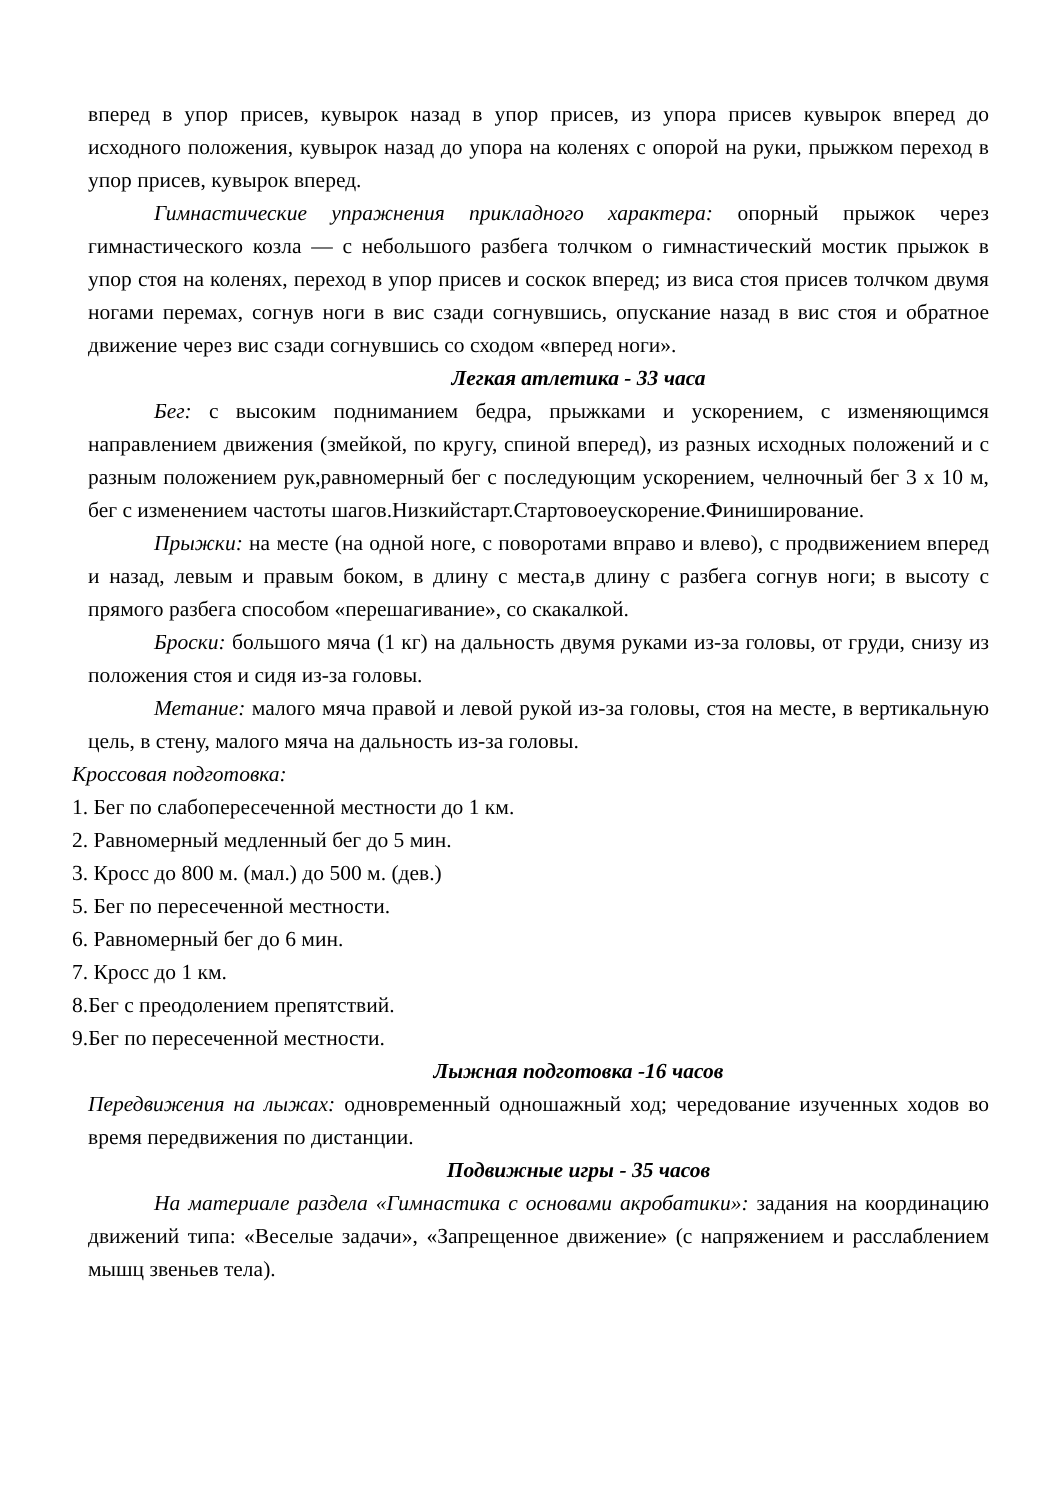вперед в упор присев, кувырок назад в упор присев, из упора присев кувырок вперед до исходного положения, кувырок назад до упора на коленях с опорой на руки, прыжком переход в упор присев, кувырок вперед.
Гимнастические упражнения прикладного характера: опорный прыжок через гимнастического козла — с небольшого разбега толчком о гимнастический мостик прыжок в упор стоя на коленях, переход в упор присев и соскок вперед; из виса стоя присев толчком двумя ногами перемах, согнув ноги в вис сзади согнувшись, опускание назад в вис стоя и обратное движение через вис сзади согнувшись со сходом «вперед ноги».
Легкая атлетика - 33 часа
Бег: с высоким подниманием бедра, прыжками и ускорением, с изменяющимся направлением движения (змейкой, по кругу, спиной вперед), из разных исходных положений и с разным положением рук,равномерный бег с последующим ускорением, челночный бег 3 х 10 м, бег с изменением частоты шагов.Низкийстарт.Стартовоеускорение.Финиширование.
Прыжки: на месте (на одной ноге, с поворотами вправо и влево), с продвижением вперед и назад, левым и правым боком, в длину с места,в длину с разбега согнув ноги; в высоту с прямого разбега способом «перешагивание», со скакалкой.
Броски: большого мяча (1 кг) на дальность двумя руками из-за головы, от груди, снизу из положения стоя и сидя из-за головы.
Метание: малого мяча правой и левой рукой из-за головы, стоя на месте, в вертикальную цель, в стену, малого мяча на дальность из-за головы.
Кроссовая подготовка:
1. Бег по слабопересеченной местности до 1 км.
2. Равномерный медленный бег до 5 мин.
3. Кросс до 800 м. (мал.) до 500 м. (дев.)
5. Бег по пересеченной местности.
6. Равномерный бег до 6 мин.
7. Кросс до 1 км.
8.Бег с преодолением препятствий.
9.Бег по пересеченной местности.
Лыжная подготовка -16 часов
Передвижения на лыжах: одновременный одношажный ход; чередование изученных ходов во время передвижения по дистанции.
Подвижные игры - 35 часов
На материале раздела «Гимнастика с основами акробатики»: задания на координацию движений типа: «Веселые задачи», «Запрещенное движение» (с напряжением и расслаблением мышц звеньев тела).